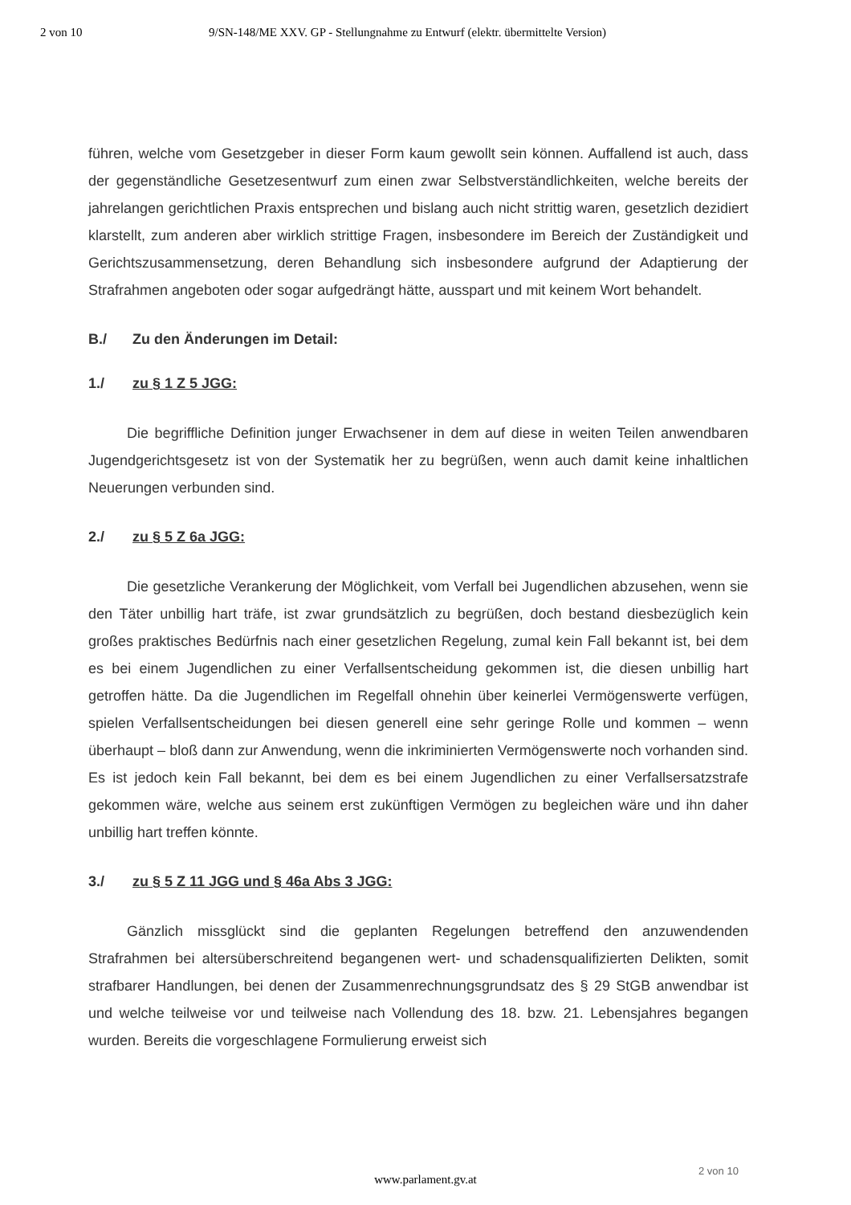2 von 10 9/SN-148/ME XXV. GP - Stellungnahme zu Entwurf (elektr. übermittelte Version)
führen, welche vom Gesetzgeber in dieser Form kaum gewollt sein können. Auffallend ist auch, dass der gegenständliche Gesetzesentwurf zum einen zwar Selbstverständlichkeiten, welche bereits der jahrelangen gerichtlichen Praxis entsprechen und bislang auch nicht strittig waren, gesetzlich dezidiert klarstellt, zum anderen aber wirklich strittige Fragen, insbesondere im Bereich der Zuständigkeit und Gerichtszusammensetzung, deren Behandlung sich insbesondere aufgrund der Adaptierung der Strafrahmen angeboten oder sogar aufgedrängt hätte, ausspart und mit keinem Wort behandelt.
B./ Zu den Änderungen im Detail:
1./ zu § 1 Z 5 JGG:
Die begriffliche Definition junger Erwachsener in dem auf diese in weiten Teilen anwendbaren Jugendgerichtsgesetz ist von der Systematik her zu begrüßen, wenn auch damit keine inhaltlichen Neuerungen verbunden sind.
2./ zu § 5 Z 6a JGG:
Die gesetzliche Verankerung der Möglichkeit, vom Verfall bei Jugendlichen abzusehen, wenn sie den Täter unbillig hart träfe, ist zwar grundsätzlich zu begrüßen, doch bestand diesbezüglich kein großes praktisches Bedürfnis nach einer gesetzlichen Regelung, zumal kein Fall bekannt ist, bei dem es bei einem Jugendlichen zu einer Verfallsentscheidung gekommen ist, die diesen unbillig hart getroffen hätte. Da die Jugendlichen im Regelfall ohnehin über keinerlei Vermögenswerte verfügen, spielen Verfallsentscheidungen bei diesen generell eine sehr geringe Rolle und kommen – wenn überhaupt – bloß dann zur Anwendung, wenn die inkriminierten Vermögenswerte noch vorhanden sind. Es ist jedoch kein Fall bekannt, bei dem es bei einem Jugendlichen zu einer Verfallsersatzstrafe gekommen wäre, welche aus seinem erst zukünftigen Vermögen zu begleichen wäre und ihn daher unbillig hart treffen könnte.
3./ zu § 5 Z 11 JGG und § 46a Abs 3 JGG:
Gänzlich missglückt sind die geplanten Regelungen betreffend den anzuwendenden Strafrahmen bei altersüberschreitend begangenen wert- und schadensqualifizierten Delikten, somit strafbarer Handlungen, bei denen der Zusammenrechnungsgrundsatz des § 29 StGB anwendbar ist und welche teilweise vor und teilweise nach Vollendung des 18. bzw. 21. Lebensjahres begangen wurden. Bereits die vorgeschlagene Formulierung erweist sich
2 von 10
www.parlament.gv.at